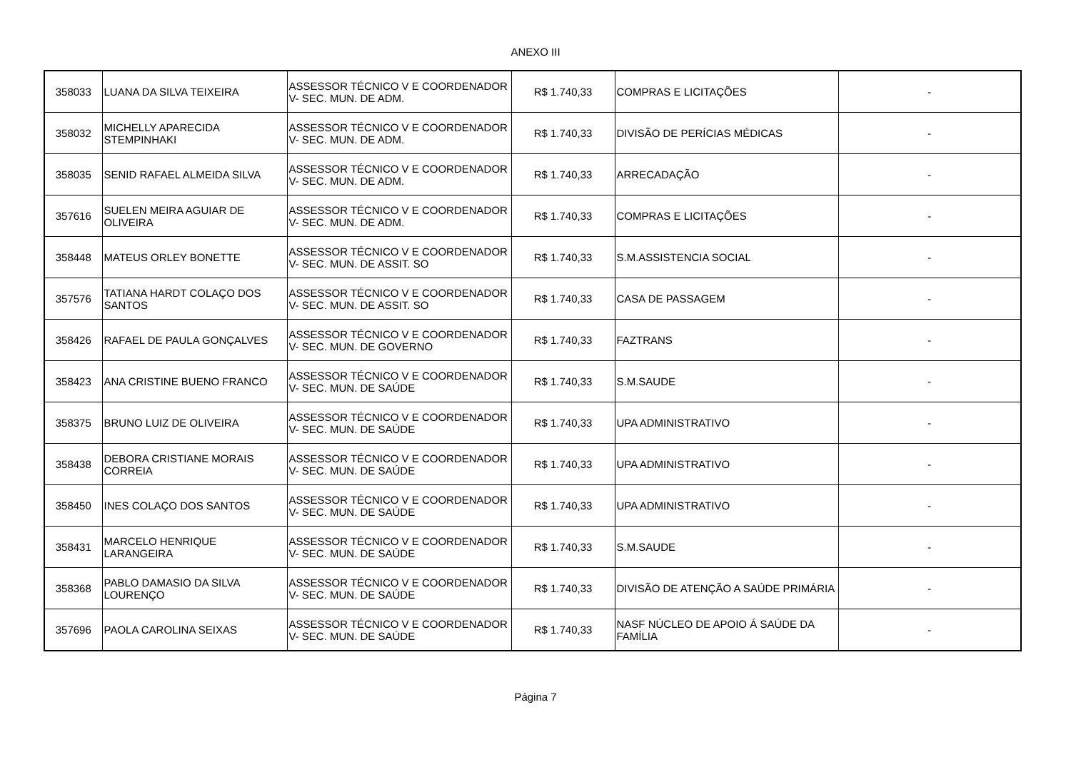ANEXO III
| 358033 | LUANA DA SILVA TEIXEIRA | ASSESSOR TÉCNICO V E COORDENADOR V- SEC. MUN. DE ADM. | R$ 1.740,33 | COMPRAS E LICITAÇÕES | - |
| 358032 | MICHELLY APARECIDA STEMPINHAKI | ASSESSOR TÉCNICO V E COORDENADOR V- SEC. MUN. DE ADM. | R$ 1.740,33 | DIVISÃO DE PERÍCIAS MÉDICAS | - |
| 358035 | SENID RAFAEL ALMEIDA SILVA | ASSESSOR TÉCNICO V E COORDENADOR V- SEC. MUN. DE ADM. | R$ 1.740,33 | ARRECADAÇÃO | - |
| 357616 | SUELEN MEIRA AGUIAR DE OLIVEIRA | ASSESSOR TÉCNICO V E COORDENADOR V- SEC. MUN. DE ADM. | R$ 1.740,33 | COMPRAS E LICITAÇÕES | - |
| 358448 | MATEUS ORLEY BONETTE | ASSESSOR TÉCNICO V E COORDENADOR V- SEC. MUN. DE ASSIT. SO | R$ 1.740,33 | S.M.ASSISTENCIA SOCIAL | - |
| 357576 | TATIANA HARDT COLAÇO DOS SANTOS | ASSESSOR TÉCNICO V E COORDENADOR V- SEC. MUN. DE ASSIT. SO | R$ 1.740,33 | CASA DE PASSAGEM | - |
| 358426 | RAFAEL DE PAULA GONÇALVES | ASSESSOR TÉCNICO V E COORDENADOR V- SEC. MUN. DE GOVERNO | R$ 1.740,33 | FAZTRANS | - |
| 358423 | ANA CRISTINE BUENO FRANCO | ASSESSOR TÉCNICO V E COORDENADOR V- SEC. MUN. DE SAÚDE | R$ 1.740,33 | S.M.SAUDE | - |
| 358375 | BRUNO LUIZ DE OLIVEIRA | ASSESSOR TÉCNICO V E COORDENADOR V- SEC. MUN. DE SAÚDE | R$ 1.740,33 | UPA ADMINISTRATIVO | - |
| 358438 | DEBORA CRISTIANE MORAIS CORREIA | ASSESSOR TÉCNICO V E COORDENADOR V- SEC. MUN. DE SAÚDE | R$ 1.740,33 | UPA ADMINISTRATIVO | - |
| 358450 | INES COLAÇO DOS SANTOS | ASSESSOR TÉCNICO V E COORDENADOR V- SEC. MUN. DE SAÚDE | R$ 1.740,33 | UPA ADMINISTRATIVO | - |
| 358431 | MARCELO HENRIQUE LARANGEIRA | ASSESSOR TÉCNICO V E COORDENADOR V- SEC. MUN. DE SAÚDE | R$ 1.740,33 | S.M.SAUDE | - |
| 358368 | PABLO DAMASIO DA SILVA LOURENÇO | ASSESSOR TÉCNICO V E COORDENADOR V- SEC. MUN. DE SAÚDE | R$ 1.740,33 | DIVISÃO DE ATENÇÃO A SAÚDE PRIMÁRIA | - |
| 357696 | PAOLA CAROLINA SEIXAS | ASSESSOR TÉCNICO V E COORDENADOR V- SEC. MUN. DE SAÚDE | R$ 1.740,33 | NASF NÚCLEO DE APOIO Á SAÚDE DA FAMÍLIA | - |
Página 7